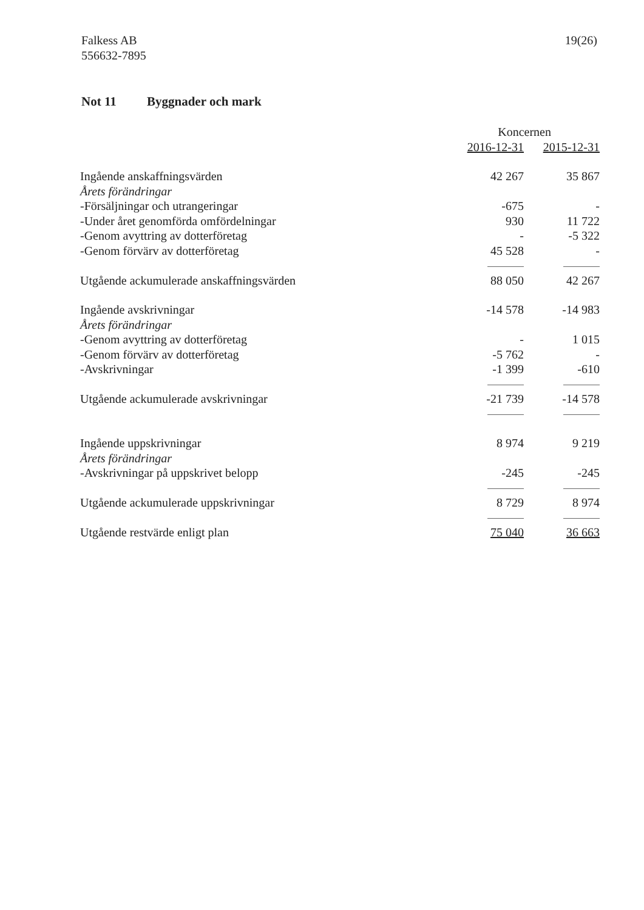Falkess AB
556632-7895
19(26)
Not 11 Byggnader och mark
| | Koncernen | |
| --- | --- | --- |
| | 2016-12-31 | 2015-12-31 |
| Ingående anskaffningsvärden | 42 267 | 35 867 |
| Årets förändringar | | |
| -Försäljningar och utrangeringar | -675 | - |
| -Under året genomförda omfördelningar | 930 | 11 722 |
| -Genom avyttring av dotterföretag | - | -5 322 |
| -Genom förvärv av dotterföretag | 45 528 | - |
| Utgående ackumulerade anskaffningsvärden | 88 050 | 42 267 |
| Ingående avskrivningar | -14 578 | -14 983 |
| Årets förändringar | | |
| -Genom avyttring av dotterföretag | - | 1 015 |
| -Genom förvärv av dotterföretag | -5 762 | - |
| -Avskrivningar | -1 399 | -610 |
| Utgående ackumulerade avskrivningar | -21 739 | -14 578 |
| Ingående uppskrivningar | 8 974 | 9 219 |
| Årets förändringar | | |
| -Avskrivningar på uppskrivet belopp | -245 | -245 |
| Utgående ackumulerade uppskrivningar | 8 729 | 8 974 |
| Utgående restvärde enligt plan | 75 040 | 36 663 |